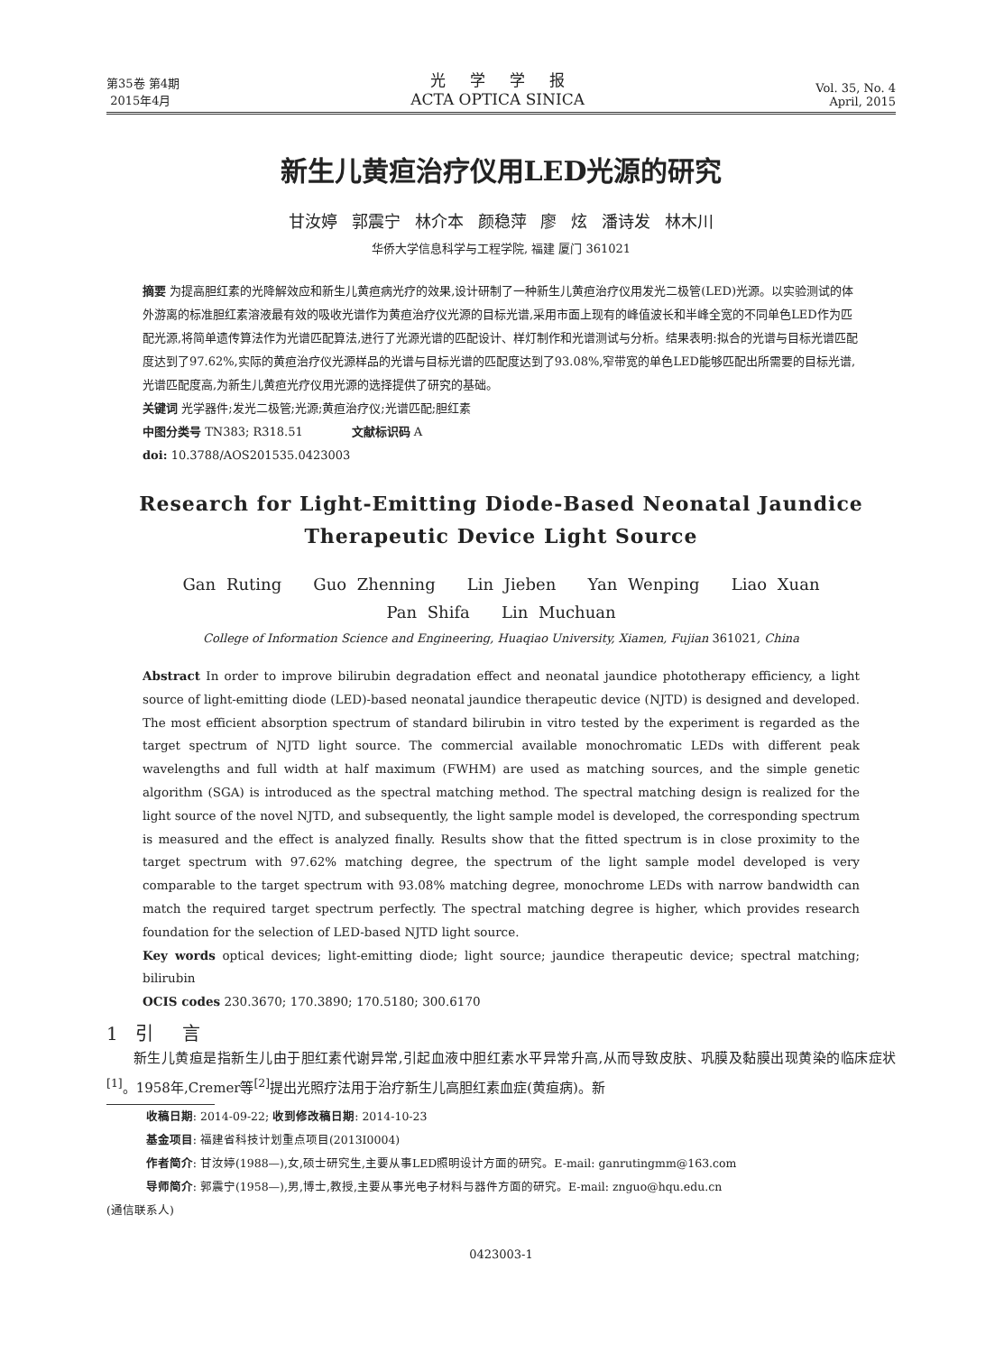第35卷 第4期
2015年4月
光 学 学 报
ACTA OPTICA SINICA
Vol. 35, No. 4
April, 2015
新生儿黄疸治疗仪用LED光源的研究
甘汝婷 郭震宁 林介本 颜稳萍 廖 炫 潘诗发 林木川
华侨大学信息科学与工程学院, 福建 厦门 361021
摘要 为提高胆红素的光降解效应和新生儿黄疸病光疗的效果,设计研制了一种新生儿黄疸治疗仪用发光二极管(LED)光源。以实验测试的体外游离的标准胆红素溶液最有效的吸收光谱作为黄疸治疗仪光源的目标光谱,采用市面上现有的峰值波长和半峰全宽的不同单色LED作为匹配光源,将简单遗传算法作为光谱匹配算法,进行了光源光谱的匹配设计、样灯制作和光谱测试与分析。结果表明:拟合的光谱与目标光谱匹配度达到了97.62%,实际的黄疸治疗仪光源样品的光谱与目标光谱的匹配度达到了93.08%,窄带宽的单色LED能够匹配出所需要的目标光谱,光谱匹配度高,为新生儿黄疸光疗仪用光源的选择提供了研究的基础。
关键词 光学器件;发光二极管;光源;黄疸治疗仪;光谱匹配;胆红素
中图分类号 TN383; R318.51 文献标识码 A
doi: 10.3788/AOS201535.0423003
Research for Light-Emitting Diode-Based Neonatal Jaundice
Therapeutic Device Light Source
Gan Ruting Guo Zhenning Lin Jieben Yan Wenping Liao Xuan
Pan Shifa Lin Muchuan
College of Information Science and Engineering, Huaqiao University, Xiamen, Fujian 361021, China
Abstract In order to improve bilirubin degradation effect and neonatal jaundice phototherapy efficiency, a light source of light-emitting diode (LED)-based neonatal jaundice therapeutic device (NJTD) is designed and developed. The most efficient absorption spectrum of standard bilirubin in vitro tested by the experiment is regarded as the target spectrum of NJTD light source. The commercial available monochromatic LEDs with different peak wavelengths and full width at half maximum (FWHM) are used as matching sources, and the simple genetic algorithm (SGA) is introduced as the spectral matching method. The spectral matching design is realized for the light source of the novel NJTD, and subsequently, the light sample model is developed, the corresponding spectrum is measured and the effect is analyzed finally. Results show that the fitted spectrum is in close proximity to the target spectrum with 97.62% matching degree, the spectrum of the light sample model developed is very comparable to the target spectrum with 93.08% matching degree, monochrome LEDs with narrow bandwidth can match the required target spectrum perfectly. The spectral matching degree is higher, which provides research foundation for the selection of LED-based NJTD light source.
Key words optical devices; light-emitting diode; light source; jaundice therapeutic device; spectral matching; bilirubin
OCIS codes 230.3670; 170.3890; 170.5180; 300.6170
1 引 言
新生儿黄疸是指新生儿由于胆红素代谢异常,引起血液中胆红素水平异常升高,从而导致皮肤、巩膜及黏膜出现黄染的临床症状<sup>[1]</sup>。1958年,Cremer等<sup>[2]</sup>提出光照疗法用于治疗新生儿高胆红素血症(黄疸病)。新
收稿日期: 2014-09-22; 收到修改稿日期: 2014-10-23
基金项目: 福建省科技计划重点项目(2013I0004)
作者简介: 甘汝婷(1988—),女,硕士研究生,主要从事LED照明设计方面的研究。E-mail: ganrutingmm@163.com
导师简介: 郭震宁(1958—),男,博士,教授,主要从事光电子材料与器件方面的研究。E-mail: znguo@hqu.edu.cn
(通信联系人)
0423003-1